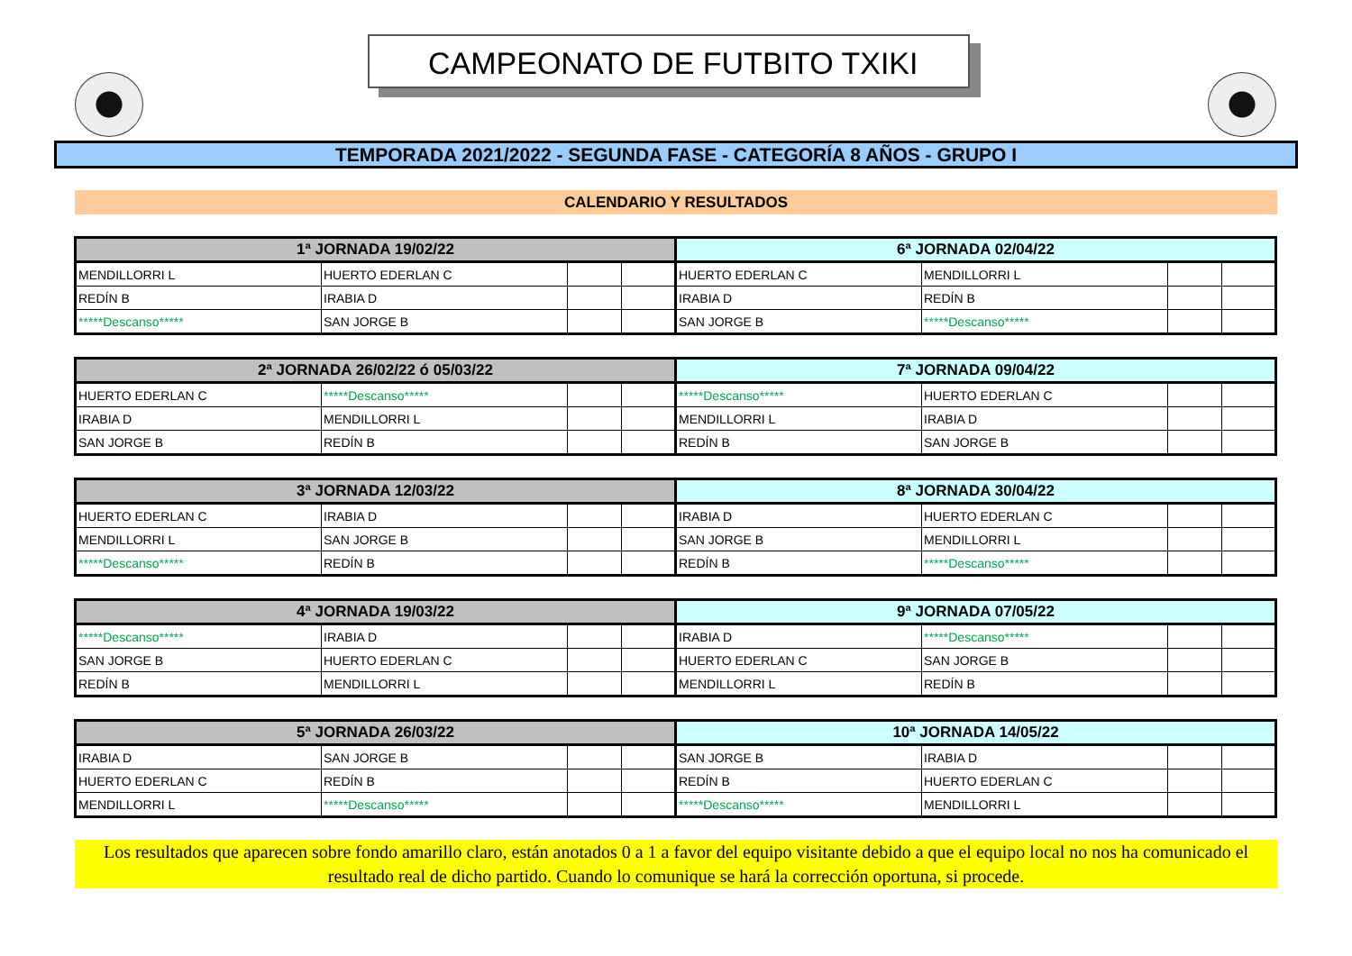CAMPEONATO DE FUTBITO TXIKI
TEMPORADA 2021/2022 - SEGUNDA FASE - CATEGORÍA 8 AÑOS - GRUPO I
CALENDARIO Y RESULTADOS
| 1ª JORNADA 19/02/22 | | | | 6ª JORNADA 02/04/22 | | | |
| --- | --- | --- | --- | --- | --- | --- | --- |
| MENDILLORRI L | HUERTO EDERLAN C | | | HUERTO EDERLAN C | MENDILLORRI L | | |
| REDÍN B | IRABIA D | | | IRABIA D | REDÍN B | | |
| *****Descanso***** | SAN JORGE B | | | SAN JORGE B | *****Descanso***** | | |
| 2ª JORNADA 26/02/22 ó 05/03/22 | | | | 7ª JORNADA 09/04/22 | | | |
| --- | --- | --- | --- | --- | --- | --- | --- |
| HUERTO EDERLAN C | *****Descanso***** | | | *****Descanso***** | HUERTO EDERLAN C | | |
| IRABIA D | MENDILLORRI L | | | MENDILLORRI L | IRABIA D | | |
| SAN JORGE B | REDÍN B | | | REDÍN B | SAN JORGE B | | |
| 3ª JORNADA 12/03/22 | | | | 8ª JORNADA 30/04/22 | | | |
| --- | --- | --- | --- | --- | --- | --- | --- |
| HUERTO EDERLAN C | IRABIA D | | | IRABIA D | HUERTO EDERLAN C | | |
| MENDILLORRI L | SAN JORGE B | | | SAN JORGE B | MENDILLORRI L | | |
| *****Descanso***** | REDÍN B | | | REDÍN B | *****Descanso***** | | |
| 4ª JORNADA 19/03/22 | | | | 9ª JORNADA 07/05/22 | | | |
| --- | --- | --- | --- | --- | --- | --- | --- |
| *****Descanso***** | IRABIA D | | | IRABIA D | *****Descanso***** | | |
| SAN JORGE B | HUERTO EDERLAN C | | | HUERTO EDERLAN C | SAN JORGE B | | |
| REDÍN B | MENDILLORRI L | | | MENDILLORRI L | REDÍN B | | |
| 5ª JORNADA 26/03/22 | | | | 10ª JORNADA 14/05/22 | | | |
| --- | --- | --- | --- | --- | --- | --- | --- |
| IRABIA D | SAN JORGE B | | | SAN JORGE B | IRABIA D | | |
| HUERTO EDERLAN C | REDÍN B | | | REDÍN B | HUERTO EDERLAN C | | |
| MENDILLORRI L | *****Descanso***** | | | *****Descanso***** | MENDILLORRI L | | |
Los resultados que aparecen sobre fondo amarillo claro, están anotados 0 a 1 a favor del equipo visitante debido a que el equipo local no nos ha comunicado el resultado real de dicho partido. Cuando lo comunique se hará la corrección oportuna, si procede.